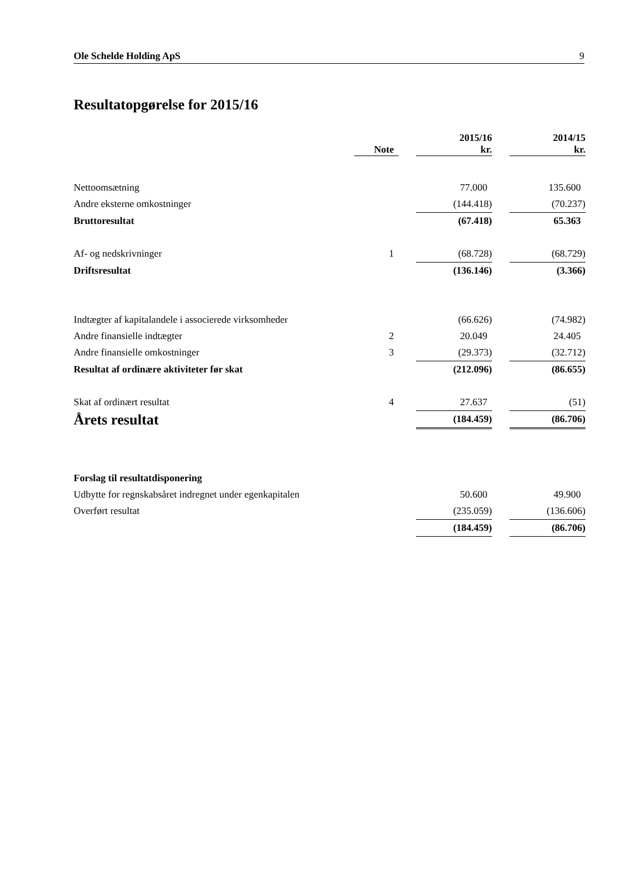Ole Schelde Holding ApS 9
Resultatopgørelse for 2015/16
| | Note | | 2015/16 kr. | | 2014/15 kr. |
| --- | --- | --- | --- | --- | --- |
| Nettoomsætning | | | 77.000 | | 135.600 |
| Andre eksterne omkostninger | | | (144.418) | | (70.237) |
| Bruttoresultat | | | (67.418) | | 65.363 |
| Af- og nedskrivninger | 1 | | (68.728) | | (68.729) |
| Driftsresultat | | | (136.146) | | (3.366) |
| Indtægter af kapitalandele i associerede virksomheder | | | (66.626) | | (74.982) |
| Andre finansielle indtægter | 2 | | 20.049 | | 24.405 |
| Andre finansielle omkostninger | 3 | | (29.373) | | (32.712) |
| Resultat af ordinære aktiviteter før skat | | | (212.096) | | (86.655) |
| Skat af ordinært resultat | 4 | | 27.637 | | (51) |
| Årets resultat | | | (184.459) | | (86.706) |
| Forslag til resultatdisponering | | | | | |
| Udbytte for regnskabsåret indregnet under egenkapitalen | | | 50.600 | | 49.900 |
| Overført resultat | | | (235.059) | | (136.606) |
| | | | (184.459) | | (86.706) |